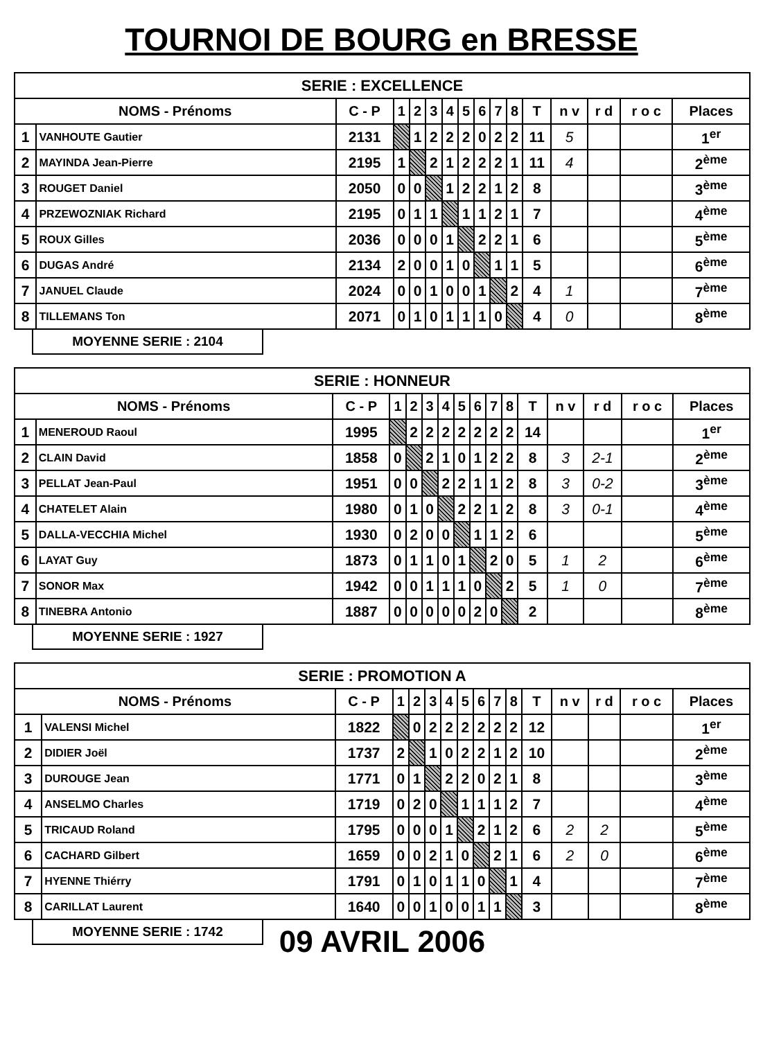TOURNOI DE BOURG en BRESSE
| SERIE : EXCELLENCE | | | | | | | | | | | | | | | |
| --- | --- | --- | --- | --- | --- | --- | --- | --- | --- | --- | --- | --- | --- | --- | --- |
| NOMS - Prénoms | | C - P | 1 | 2 | 3 | 4 | 5 | 6 | 7 | 8 | T | n v | r d | r o c | Places |
| 1 | VANHOUTE Gautier | 2131 | | 1 | 2 | 2 | 2 | 0 | 2 | 2 | 11 | 5 | | | 1<sup>er</sup> |
| 2 | MAYINDA Jean-Pierre | 2195 | 1 | | 2 | 1 | 2 | 2 | 2 | 1 | 11 | 4 | | | 2<sup>ème</sup> |
| 3 | ROUGET Daniel | 2050 | 0 | 0 | | 1 | 2 | 2 | 1 | 2 | 8 | | | | 3<sup>ème</sup> |
| 4 | PRZEWOZNIAK Richard | 2195 | 0 | 1 | 1 | | 1 | 1 | 2 | 1 | 7 | | | | 4<sup>ème</sup> |
| 5 | ROUX Gilles | 2036 | 0 | 0 | 0 | 1 | | 2 | 2 | 1 | 6 | | | | 5<sup>ème</sup> |
| 6 | DUGAS André | 2134 | 2 | 0 | 0 | 1 | 0 | | 1 | 1 | 5 | | | | 6<sup>ème</sup> |
| 7 | JANUEL Claude | 2024 | 0 | 0 | 1 | 0 | 0 | 1 | | 2 | 4 | 1 | | | 7<sup>ème</sup> |
| 8 | TILLEMANS Ton | 2071 | 0 | 1 | 0 | 1 | 1 | 1 | 0 | | 4 | 0 | | | 8<sup>ème</sup> |
MOYENNE SERIE : 2104
| SERIE : HONNEUR | | | | | | | | | | | | | | | |
| --- | --- | --- | --- | --- | --- | --- | --- | --- | --- | --- | --- | --- | --- | --- | --- |
| NOMS - Prénoms | | C - P | 1 | 2 | 3 | 4 | 5 | 6 | 7 | 8 | T | n v | r d | r o c | Places |
| 1 | MENEROUD Raoul | 1995 | | 2 | 2 | 2 | 2 | 2 | 2 | 2 | 14 | | | | 1<sup>er</sup> |
| 2 | CLAIN David | 1858 | 0 | | 2 | 1 | 0 | 1 | 2 | 2 | 8 | 3 | 2-1 | | 2<sup>ème</sup> |
| 3 | PELLAT Jean-Paul | 1951 | 0 | 0 | | 2 | 2 | 1 | 1 | 2 | 8 | 3 | 0-2 | | 3<sup>ème</sup> |
| 4 | CHATELET Alain | 1980 | 0 | 1 | 0 | | 2 | 2 | 1 | 2 | 8 | 3 | 0-1 | | 4<sup>ème</sup> |
| 5 | DALLA-VECCHIA Michel | 1930 | 0 | 2 | 0 | 0 | | 1 | 1 | 2 | 6 | | | | 5<sup>ème</sup> |
| 6 | LAYAT Guy | 1873 | 0 | 1 | 1 | 0 | 1 | | 2 | 0 | 5 | 1 | 2 | | 6<sup>ème</sup> |
| 7 | SONOR Max | 1942 | 0 | 0 | 1 | 1 | 1 | 0 | | 2 | 5 | 1 | 0 | | 7<sup>ème</sup> |
| 8 | TINEBRA Antonio | 1887 | 0 | 0 | 0 | 0 | 0 | 2 | 0 | | 2 | | | | 8<sup>ème</sup> |
MOYENNE SERIE : 1927
| SERIE : PROMOTION A | | | | | | | | | | | | | | | |
| --- | --- | --- | --- | --- | --- | --- | --- | --- | --- | --- | --- | --- | --- | --- | --- |
| NOMS - Prénoms | | C - P | 1 | 2 | 3 | 4 | 5 | 6 | 7 | 8 | T | n v | r d | r o c | Places |
| 1 | VALENSI Michel | 1822 | | 0 | 2 | 2 | 2 | 2 | 2 | 2 | 12 | | | | 1<sup>er</sup> |
| 2 | DIDIER Joël | 1737 | 2 | | 1 | 0 | 2 | 2 | 1 | 2 | 10 | | | | 2<sup>ème</sup> |
| 3 | DUROUGE Jean | 1771 | 0 | 1 | | 2 | 2 | 0 | 2 | 1 | 8 | | | | 3<sup>ème</sup> |
| 4 | ANSELMO Charles | 1719 | 0 | 2 | 0 | | 1 | 1 | 1 | 2 | 7 | | | | 4<sup>ème</sup> |
| 5 | TRICAUD Roland | 1795 | 0 | 0 | 0 | 1 | | 2 | 1 | 2 | 6 | 2 | 2 | | 5<sup>ème</sup> |
| 6 | CACHARD Gilbert | 1659 | 0 | 0 | 2 | 1 | 0 | | 2 | 1 | 6 | 2 | 0 | | 6<sup>ème</sup> |
| 7 | HYENNE Thiérry | 1791 | 0 | 1 | 0 | 1 | 1 | 0 | | 1 | 4 | | | | 7<sup>ème</sup> |
| 8 | CARILLAT Laurent | 1640 | 0 | 0 | 1 | 0 | 0 | 1 | 1 | | 3 | | | | 8<sup>ème</sup> |
MOYENNE SERIE : 1742
09 AVRIL 2006